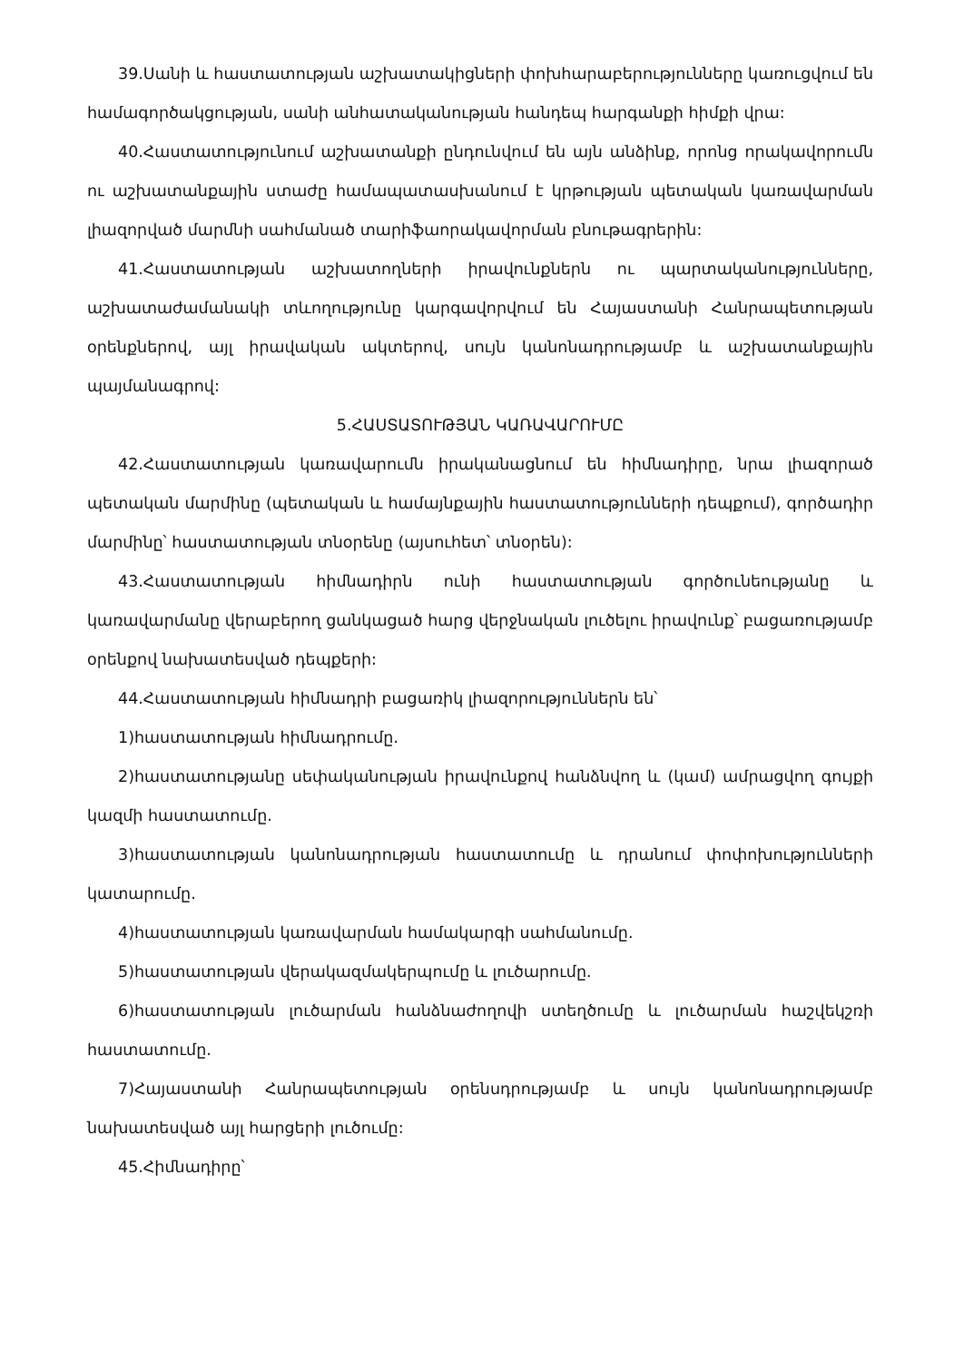39.Սանի և հաստատության աշխատակիցների փոխհարաբերությունները կառուցվում են համագործակցության, սանի անհատականության հանդեպ հարգանքի հիմքի վրա:
40.Հաստատությունում աշխատանքի ընդունվում են այն անձինք, որոնց որակավորումն ու աշխատանքային ստաժը համապատասխանում է կրթության պետական կառավարման լիազորված մարմնի սահմանած տարիֆաորակավորման բնութագրերին:
41.Հաստատության աշխատողների իրավունքներն ու պարտականությունները, աշխատաժամանակի տևողությունը կարգավորվում են Հայաստանի Հանրապետության օրենքներով, այլ իրավական ակտերով, սույն կանոնադրությամբ և աշխատանքային պայմանագրով:
5.ՀԱՍՏԱՏՈՒԹՅԱՆ ԿԱՌԱՎԱՐՈՒՄԸ
42.Հաստատության կառավարումն իրականացնում են հիմնադիրը, նրա լիազորած պետական մարմինը (պետական և համայնքային հաստատությունների դեպքում), գործադիր մարմինը՝ հաստատության տնօրենը (այսուհետ՝ տնօրեն):
43.Հաստատության հիմնադիրն ունի հաստատության գործունեությանը և կառավարմանը վերաբերող ցանկացած հարց վերջնական լուծելու իրավունք՝ բացառությամբ օրենքով նախատեսված դեպքերի:
44.Հաստատության հիմնադրի բացառիկ լիազորություններն են՝
1)հաստատության հիմնադրումը.
2)հաստատությանը սեփականության իրավունքով հանձնվող և (կամ) ամրացվող գույքի կազմի հաստատումը.
3)հաստատության կանոնադրության հաստատումը և դրանում փոփոխությունների կատարումը.
4)հաստատության կառավարման համակարգի սահմանումը.
5)հաստատության վերակազմակերպումը և լուծարումը.
6)հաստատության լուծարման հանձնաժողովի ստեղծումը և լուծարման հաշվեկշռի հաստատումը.
7)Հայաստանի Հանրապետության օրենսդրությամբ և սույն կանոնադրությամբ նախատեսված այլ հարցերի լուծումը:
45.Հիմնադիրը՝